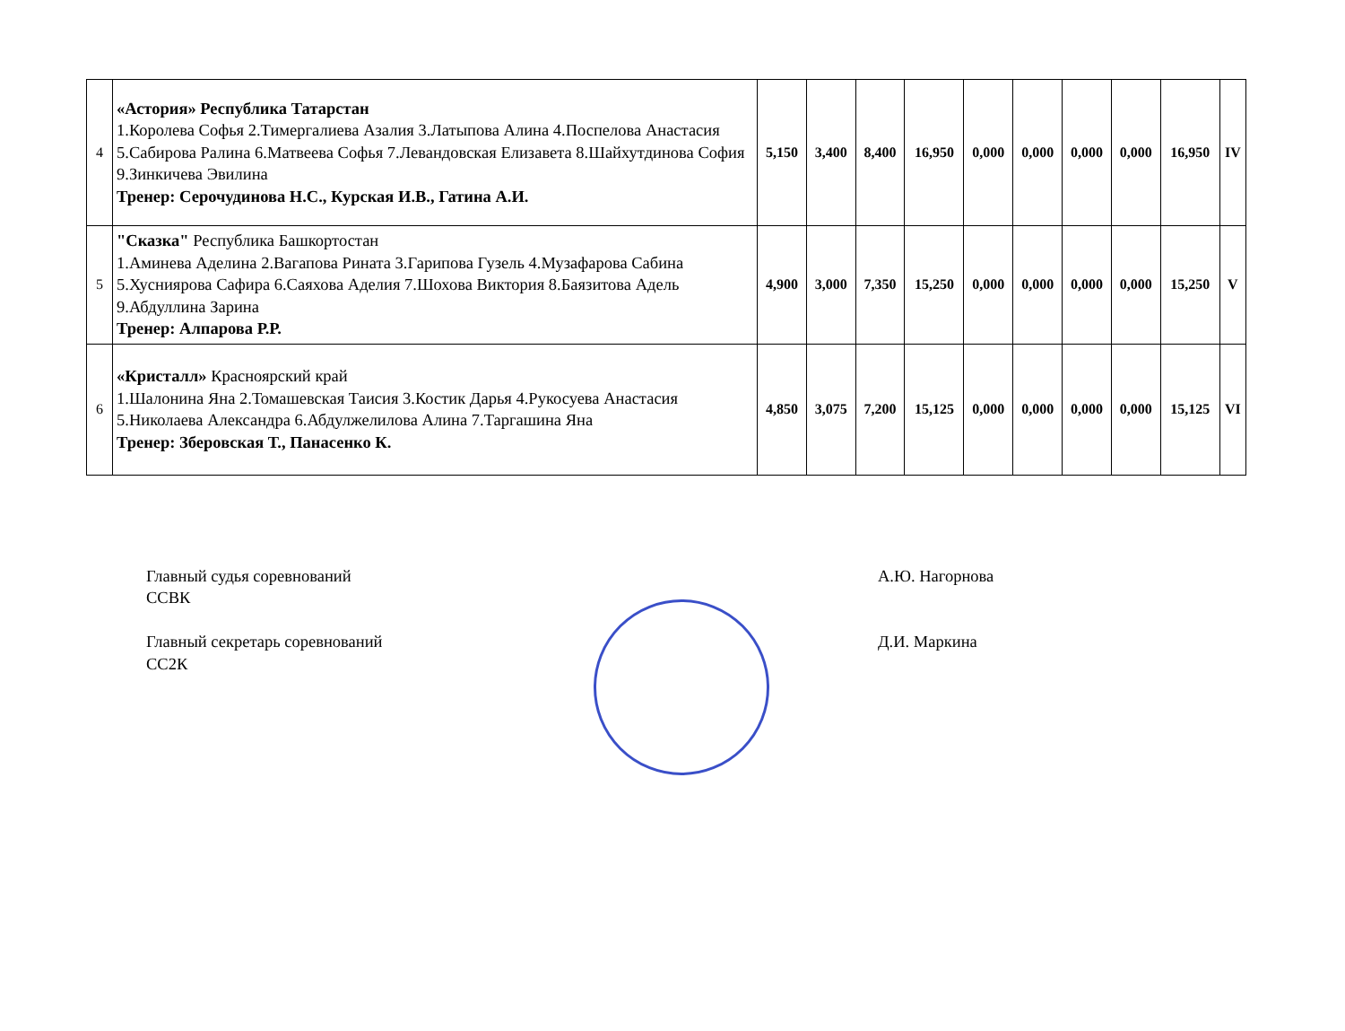| 4 | «Астория» Республика Татарстан 1.Королева Софья 2.Тимергалиева Азалия 3.Латыпова Алина 4.Поспелова Анастасия 5.Сабирова Ралина 6.Матвеева Софья 7.Левандовская Елизавета 8.Шайхутдинова София 9.Зинкичева Эвилина Тренер: Серочудинова Н.С., Курская И.В., Гатина А.И. | 5,150 | 3,400 | 8,400 | 16,950 | 0,000 | 0,000 | 0,000 | 0,000 | 16,950 | IV |
| 5 | "Сказка" Республика Башкортостан 1.Аминева Аделина 2.Вагапова Рината 3.Гарипова Гузель 4.Музафарова Сабина 5.Хусниярова Сафира 6.Саяхова Аделия 7.Шохова Виктория 8.Баязитова Адель 9.Абдуллина Зарина Тренер: Алпарова Р.Р. | 4,900 | 3,000 | 7,350 | 15,250 | 0,000 | 0,000 | 0,000 | 0,000 | 15,250 | V |
| 6 | «Кристалл» Красноярский край 1.Шалонина Яна 2.Томашевская Таисия 3.Костик Дарья 4.Рукосуева Анастасия 5.Николаева Александра 6.Абдулжелилова Алина 7.Таргашина Яна Тренер: Зберовская Т., Панасенко К. | 4,850 | 3,075 | 7,200 | 15,125 | 0,000 | 0,000 | 0,000 | 0,000 | 15,125 | VI |
Главный судья соревнований
ССВК
Главный секретарь соревнований
СС2К
А.Ю. Нагорнова
Д.И. Маркина